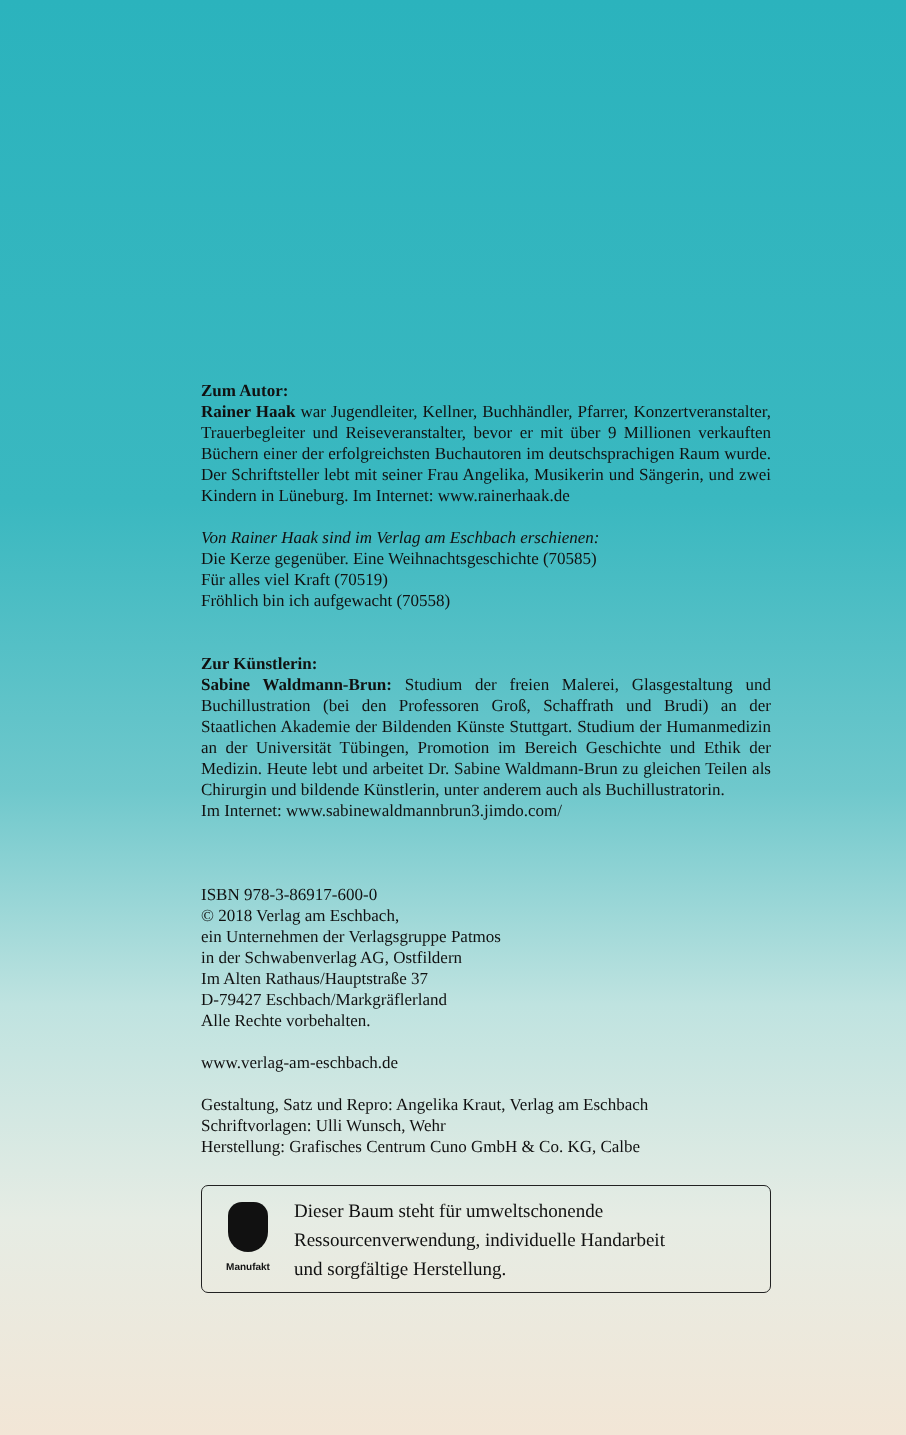Zum Autor:
Rainer Haak war Jugendleiter, Kellner, Buchhändler, Pfarrer, Konzertveranstalter, Trauerbegleiter und Reiseveranstalter, bevor er mit über 9 Millionen verkauften Büchern einer der erfolgreichsten Buchautoren im deutschsprachigen Raum wurde. Der Schriftsteller lebt mit seiner Frau Angelika, Musikerin und Sängerin, und zwei Kindern in Lüneburg. Im Internet: www.rainerhaak.de
Von Rainer Haak sind im Verlag am Eschbach erschienen:
Die Kerze gegenüber. Eine Weihnachtsgeschichte (70585)
Für alles viel Kraft (70519)
Fröhlich bin ich aufgewacht (70558)
Zur Künstlerin:
Sabine Waldmann-Brun: Studium der freien Malerei, Glasgestaltung und Buchillustration (bei den Professoren Groß, Schaffrath und Brudi) an der Staatlichen Akademie der Bildenden Künste Stuttgart. Studium der Humanmedizin an der Universität Tübingen, Promotion im Bereich Geschichte und Ethik der Medizin. Heute lebt und arbeitet Dr. Sabine Waldmann-Brun zu gleichen Teilen als Chirurgin und bildende Künstlerin, unter anderem auch als Buchillustratorin.
Im Internet: www.sabinewaldmannbrun3.jimdo.com/
ISBN 978-3-86917-600-0
© 2018 Verlag am Eschbach,
ein Unternehmen der Verlagsgruppe Patmos
in der Schwabenverlag AG, Ostfildern
Im Alten Rathaus/Hauptstraße 37
D-79427 Eschbach/Markgräflerland
Alle Rechte vorbehalten.
www.verlag-am-eschbach.de
Gestaltung, Satz und Repro: Angelika Kraut, Verlag am Eschbach
Schriftvorlagen: Ulli Wunsch, Wehr
Herstellung: Grafisches Centrum Cuno GmbH & Co. KG, Calbe
Manufakt
Dieser Baum steht für umweltschonende
Ressourcenverwendung, individuelle Handarbeit
und sorgfältige Herstellung.